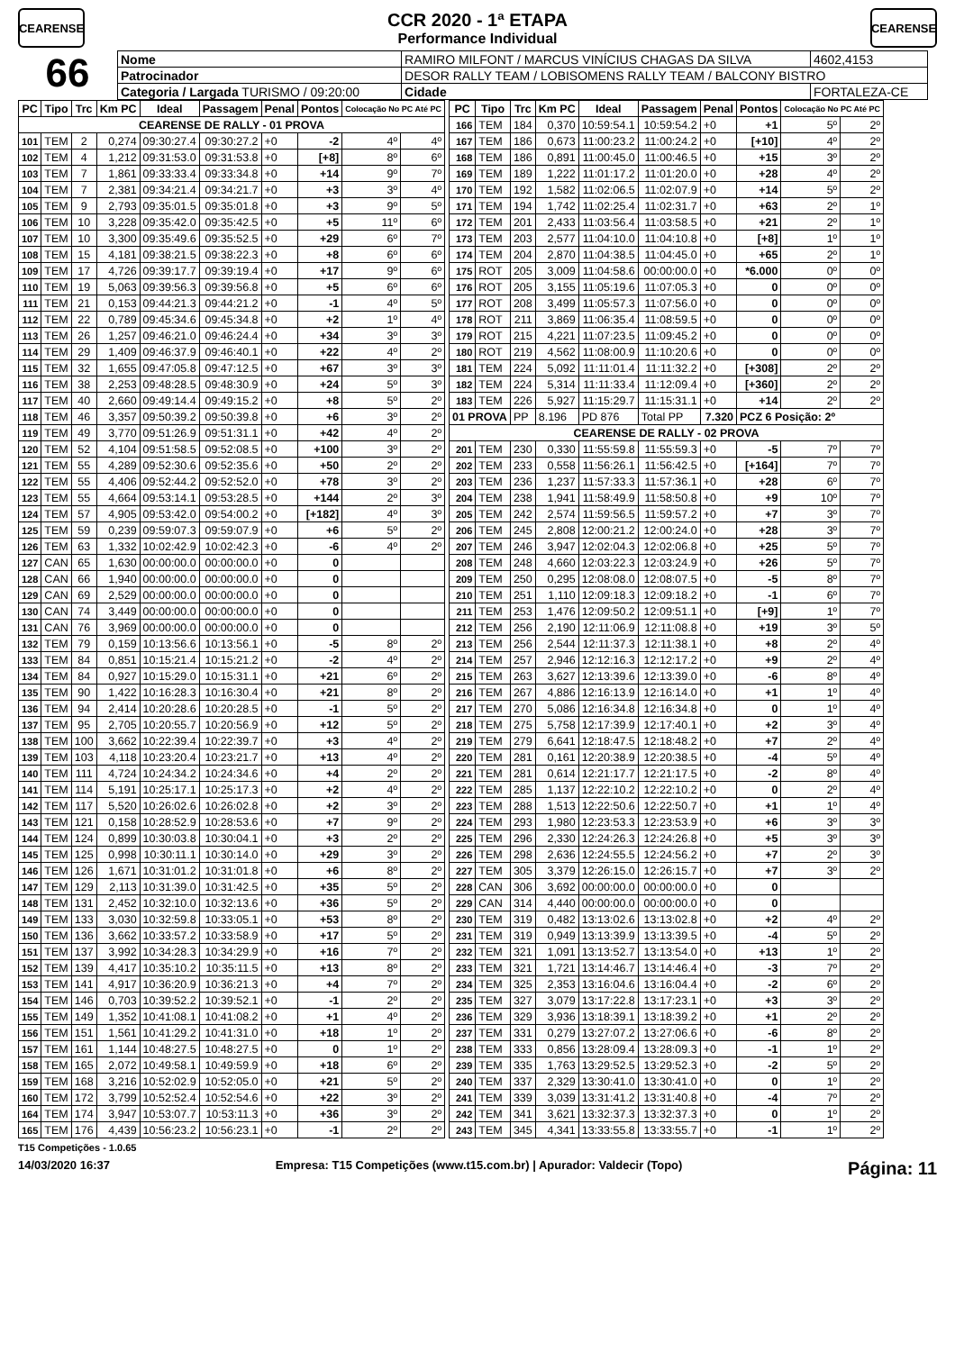CEARENSE
CCR 2020 - 1ª ETAPA
Performance Individual
CEARENSE
66
| Nome | RAMIRO MILFONT / MARCUS VINÍCIUS CHAGAS DA SILVA | | | 4602,4153 |
| Patrocinador | DESOR RALLY TEAM / LOBISOMENS RALLY TEAM / BALCONY BISTRO | | | |
| Categoria / Largada TURISMO / 09:20:00 | | Cidade | FORTALEZA-CE | |
| PC | Tipo | Trc | Km PC | Ideal | Passagem | Penal | Pontos | Colocação No PC Até PC | |
| --- | --- | --- | --- | --- | --- | --- | --- | --- | --- |
| CEARENSE DE RALLY - 01 PROVA | | | | | | | | | |
| 101 | TEM | 2 | 0,274 | 09:30:27.4 | 09:30:27.2 | +0 | -2 | 4º | 4º |
| 102 | TEM | 4 | 1,212 | 09:31:53.0 | 09:31:53.8 | +0 | [+8] | 8º | 6º |
| 103 | TEM | 7 | 1,861 | 09:33:33.4 | 09:33:34.8 | +0 | +14 | 9º | 7º |
| 104 | TEM | 7 | 2,381 | 09:34:21.4 | 09:34:21.7 | +0 | +3 | 3º | 4º |
| 105 | TEM | 9 | 2,793 | 09:35:01.5 | 09:35:01.8 | +0 | +3 | 9º | 5º |
| 106 | TEM | 10 | 3,228 | 09:35:42.0 | 09:35:42.5 | +0 | +5 | 11º | 6º |
| 107 | TEM | 10 | 3,300 | 09:35:49.6 | 09:35:52.5 | +0 | +29 | 6º | 7º |
| 108 | TEM | 15 | 4,181 | 09:38:21.5 | 09:38:22.3 | +0 | +8 | 6º | 6º |
| 109 | TEM | 17 | 4,726 | 09:39:17.7 | 09:39:19.4 | +0 | +17 | 9º | 6º |
| 110 | TEM | 19 | 5,063 | 09:39:56.3 | 09:39:56.8 | +0 | +5 | 6º | 6º |
| 111 | TEM | 21 | 0,153 | 09:44:21.3 | 09:44:21.2 | +0 | -1 | 4º | 5º |
| 112 | TEM | 22 | 0,789 | 09:45:34.6 | 09:45:34.8 | +0 | +2 | 1º | 4º |
| 113 | TEM | 26 | 1,257 | 09:46:21.0 | 09:46:24.4 | +0 | +34 | 3º | 3º |
| 114 | TEM | 29 | 1,409 | 09:46:37.9 | 09:46:40.1 | +0 | +22 | 4º | 2º |
| 115 | TEM | 32 | 1,655 | 09:47:05.8 | 09:47:12.5 | +0 | +67 | 3º | 3º |
| 116 | TEM | 38 | 2,253 | 09:48:28.5 | 09:48:30.9 | +0 | +24 | 5º | 3º |
| 117 | TEM | 40 | 2,660 | 09:49:14.4 | 09:49:15.2 | +0 | +8 | 5º | 2º |
| 118 | TEM | 46 | 3,357 | 09:50:39.2 | 09:50:39.8 | +0 | +6 | 3º | 2º |
| 119 | TEM | 49 | 3,770 | 09:51:26.9 | 09:51:31.1 | +0 | +42 | 4º | 2º |
| 120 | TEM | 52 | 4,104 | 09:51:58.5 | 09:52:08.5 | +0 | +100 | 3º | 2º |
| 121 | TEM | 55 | 4,289 | 09:52:30.6 | 09:52:35.6 | +0 | +50 | 2º | 2º |
| 122 | TEM | 55 | 4,406 | 09:52:44.2 | 09:52:52.0 | +0 | +78 | 3º | 2º |
| 123 | TEM | 55 | 4,664 | 09:53:14.1 | 09:53:28.5 | +0 | +144 | 2º | 3º |
| 124 | TEM | 57 | 4,905 | 09:53:42.0 | 09:54:00.2 | +0 | [+182] | 4º | 3º |
| 125 | TEM | 59 | 0,239 | 09:59:07.3 | 09:59:07.9 | +0 | +6 | 5º | 2º |
| 126 | TEM | 63 | 1,332 | 10:02:42.9 | 10:02:42.3 | +0 | -6 | 4º | 2º |
| 127 | CAN | 65 | 1,630 | 00:00:00.0 | 00:00:00.0 | +0 | 0 | | |
| 128 | CAN | 66 | 1,940 | 00:00:00.0 | 00:00:00.0 | +0 | 0 | | |
| 129 | CAN | 69 | 2,529 | 00:00:00.0 | 00:00:00.0 | +0 | 0 | | |
| 130 | CAN | 74 | 3,449 | 00:00:00.0 | 00:00:00.0 | +0 | 0 | | |
| 131 | CAN | 76 | 3,969 | 00:00:00.0 | 00:00:00.0 | +0 | 0 | | |
| 132 | TEM | 79 | 0,159 | 10:13:56.6 | 10:13:56.1 | +0 | -5 | 8º | 2º |
| 133 | TEM | 84 | 0,851 | 10:15:21.4 | 10:15:21.2 | +0 | -2 | 4º | 2º |
| 134 | TEM | 84 | 0,927 | 10:15:29.0 | 10:15:31.1 | +0 | +21 | 6º | 2º |
| 135 | TEM | 90 | 1,422 | 10:16:28.3 | 10:16:30.4 | +0 | +21 | 8º | 2º |
| 136 | TEM | 94 | 2,414 | 10:20:28.6 | 10:20:28.5 | +0 | -1 | 5º | 2º |
| 137 | TEM | 95 | 2,705 | 10:20:55.7 | 10:20:56.9 | +0 | +12 | 5º | 2º |
| 138 | TEM | 100 | 3,662 | 10:22:39.4 | 10:22:39.7 | +0 | +3 | 4º | 2º |
| 139 | TEM | 103 | 4,118 | 10:23:20.4 | 10:23:21.7 | +0 | +13 | 4º | 2º |
| 140 | TEM | 111 | 4,724 | 10:24:34.2 | 10:24:34.6 | +0 | +4 | 2º | 2º |
| 141 | TEM | 114 | 5,191 | 10:25:17.1 | 10:25:17.3 | +0 | +2 | 4º | 2º |
| 142 | TEM | 117 | 5,520 | 10:26:02.6 | 10:26:02.8 | +0 | +2 | 3º | 2º |
| 143 | TEM | 121 | 0,158 | 10:28:52.9 | 10:28:53.6 | +0 | +7 | 9º | 2º |
| 144 | TEM | 124 | 0,899 | 10:30:03.8 | 10:30:04.1 | +0 | +3 | 2º | 2º |
| 145 | TEM | 125 | 0,998 | 10:30:11.1 | 10:30:14.0 | +0 | +29 | 3º | 2º |
| 146 | TEM | 126 | 1,671 | 10:31:01.2 | 10:31:01.8 | +0 | +6 | 8º | 2º |
| 147 | TEM | 129 | 2,113 | 10:31:39.0 | 10:31:42.5 | +0 | +35 | 5º | 2º |
| 148 | TEM | 131 | 2,452 | 10:32:10.0 | 10:32:13.6 | +0 | +36 | 5º | 2º |
| 149 | TEM | 133 | 3,030 | 10:32:59.8 | 10:33:05.1 | +0 | +53 | 8º | 2º |
| 150 | TEM | 136 | 3,662 | 10:33:57.2 | 10:33:58.9 | +0 | +17 | 5º | 2º |
| 151 | TEM | 137 | 3,992 | 10:34:28.3 | 10:34:29.9 | +0 | +16 | 7º | 2º |
| 152 | TEM | 139 | 4,417 | 10:35:10.2 | 10:35:11.5 | +0 | +13 | 8º | 2º |
| 153 | TEM | 141 | 4,917 | 10:36:20.9 | 10:36:21.3 | +0 | +4 | 7º | 2º |
| 154 | TEM | 146 | 0,703 | 10:39:52.2 | 10:39:52.1 | +0 | -1 | 2º | 2º |
| 155 | TEM | 149 | 1,352 | 10:41:08.1 | 10:41:08.2 | +0 | +1 | 4º | 2º |
| 156 | TEM | 151 | 1,561 | 10:41:29.2 | 10:41:31.0 | +0 | +18 | 1º | 2º |
| 157 | TEM | 161 | 1,144 | 10:48:27.5 | 10:48:27.5 | +0 | 0 | 1º | 2º |
| 158 | TEM | 165 | 2,072 | 10:49:58.1 | 10:49:59.9 | +0 | +18 | 6º | 2º |
| 159 | TEM | 168 | 3,216 | 10:52:02.9 | 10:52:05.0 | +0 | +21 | 5º | 2º |
| 160 | TEM | 172 | 3,799 | 10:52:52.4 | 10:52:54.6 | +0 | +22 | 3º | 2º |
| 164 | TEM | 174 | 3,947 | 10:53:07.7 | 10:53:11.3 | +0 | +36 | 3º | 2º |
| 165 | TEM | 176 | 4,439 | 10:56:23.2 | 10:56:23.1 | +0 | -1 | 2º | 2º |
| PC | Tipo | Trc | Km PC | Ideal | Passagem | Penal | Pontos | Colocação No PC Até PC | |
| --- | --- | --- | --- | --- | --- | --- | --- | --- | --- |
| 166 | TEM | 184 | 0,370 | 10:59:54.1 | 10:59:54.2 | +0 | +1 | 5º | 2º |
| 167 | TEM | 186 | 0,673 | 11:00:23.2 | 11:00:24.2 | +0 | [+10] | 4º | 2º |
| 168 | TEM | 186 | 0,891 | 11:00:45.0 | 11:00:46.5 | +0 | +15 | 3º | 2º |
| 169 | TEM | 189 | 1,222 | 11:01:17.2 | 11:01:20.0 | +0 | +28 | 4º | 2º |
| 170 | TEM | 192 | 1,582 | 11:02:06.5 | 11:02:07.9 | +0 | +14 | 5º | 2º |
| 171 | TEM | 194 | 1,742 | 11:02:25.4 | 11:02:31.7 | +0 | +63 | 2º | 1º |
| 172 | TEM | 201 | 2,433 | 11:03:56.4 | 11:03:58.5 | +0 | +21 | 2º | 1º |
| 173 | TEM | 203 | 2,577 | 11:04:10.0 | 11:04:10.8 | +0 | [+8] | 1º | 1º |
| 174 | TEM | 204 | 2,870 | 11:04:38.5 | 11:04:45.0 | +0 | +65 | 2º | 1º |
| 175 | ROT | 205 | 3,009 | 11:04:58.6 | 00:00:00.0 | +0 | *6.000 | 0º | 0º |
| 176 | ROT | 205 | 3,155 | 11:05:19.6 | 11:07:05.3 | +0 | 0 | 0º | 0º |
| 177 | ROT | 208 | 3,499 | 11:05:57.3 | 11:07:56.0 | +0 | 0 | 0º | 0º |
| 178 | ROT | 211 | 3,869 | 11:06:35.4 | 11:08:59.5 | +0 | 0 | 0º | 0º |
| 179 | ROT | 215 | 4,221 | 11:07:23.5 | 11:09:45.2 | +0 | 0 | 0º | 0º |
| 180 | ROT | 219 | 4,562 | 11:08:00.9 | 11:10:20.6 | +0 | 0 | 0º | 0º |
| 181 | TEM | 224 | 5,092 | 11:11:01.4 | 11:11:32.2 | +0 | [+308] | 2º | 2º |
| 182 | TEM | 224 | 5,314 | 11:11:33.4 | 11:12:09.4 | +0 | [+360] | 2º | 2º |
| 183 | TEM | 226 | 5,927 | 11:15:29.7 | 11:15:31.1 | +0 | +14 | 2º | 2º |
| 01 PROVA | | PP | 8.196 | PD 876 | Total PP | 7.320 | PCZ 6 Posição: 2º | | |
| CEARENSE DE RALLY - 02 PROVA | | | | | | | | | |
| 201 | TEM | 230 | 0,330 | 11:55:59.8 | 11:55:59.3 | +0 | -5 | 7º | 7º |
| 202 | TEM | 233 | 0,558 | 11:56:26.1 | 11:56:42.5 | +0 | [+164] | 7º | 7º |
| 203 | TEM | 236 | 1,237 | 11:57:33.3 | 11:57:36.1 | +0 | +28 | 6º | 7º |
| 204 | TEM | 238 | 1,941 | 11:58:49.9 | 11:58:50.8 | +0 | +9 | 10º | 7º |
| 205 | TEM | 242 | 2,574 | 11:59:56.5 | 11:59:57.2 | +0 | +7 | 3º | 7º |
| 206 | TEM | 245 | 2,808 | 12:00:21.2 | 12:00:24.0 | +0 | +28 | 3º | 7º |
| 207 | TEM | 246 | 3,947 | 12:02:04.3 | 12:02:06.8 | +0 | +25 | 5º | 7º |
| 208 | TEM | 248 | 4,660 | 12:03:22.3 | 12:03:24.9 | +0 | +26 | 5º | 7º |
| 209 | TEM | 250 | 0,295 | 12:08:08.0 | 12:08:07.5 | +0 | -5 | 8º | 7º |
| 210 | TEM | 251 | 1,110 | 12:09:18.3 | 12:09:18.2 | +0 | -1 | 6º | 7º |
| 211 | TEM | 253 | 1,476 | 12:09:50.2 | 12:09:51.1 | +0 | [+9] | 1º | 7º |
| 212 | TEM | 256 | 2,190 | 12:11:06.9 | 12:11:08.8 | +0 | +19 | 3º | 5º |
| 213 | TEM | 256 | 2,544 | 12:11:37.3 | 12:11:38.1 | +0 | +8 | 2º | 4º |
| 214 | TEM | 257 | 2,946 | 12:12:16.3 | 12:12:17.2 | +0 | +9 | 2º | 4º |
| 215 | TEM | 263 | 3,627 | 12:13:39.6 | 12:13:39.0 | +0 | -6 | 8º | 4º |
| 216 | TEM | 267 | 4,886 | 12:16:13.9 | 12:16:14.0 | +0 | +1 | 1º | 4º |
| 217 | TEM | 270 | 5,086 | 12:16:34.8 | 12:16:34.8 | +0 | 0 | 1º | 4º |
| 218 | TEM | 275 | 5,758 | 12:17:39.9 | 12:17:40.1 | +0 | +2 | 3º | 4º |
| 219 | TEM | 279 | 6,641 | 12:18:47.5 | 12:18:48.2 | +0 | +7 | 2º | 4º |
| 220 | TEM | 281 | 0,161 | 12:20:38.9 | 12:20:38.5 | +0 | -4 | 5º | 4º |
| 221 | TEM | 281 | 0,614 | 12:21:17.7 | 12:21:17.5 | +0 | -2 | 8º | 4º |
| 222 | TEM | 285 | 1,137 | 12:22:10.2 | 12:22:10.2 | +0 | 0 | 2º | 4º |
| 223 | TEM | 288 | 1,513 | 12:22:50.6 | 12:22:50.7 | +0 | +1 | 1º | 4º |
| 224 | TEM | 293 | 1,980 | 12:23:53.3 | 12:23:53.9 | +0 | +6 | 3º | 3º |
| 225 | TEM | 296 | 2,330 | 12:24:26.3 | 12:24:26.8 | +0 | +5 | 3º | 3º |
| 226 | TEM | 298 | 2,636 | 12:24:55.5 | 12:24:56.2 | +0 | +7 | 2º | 3º |
| 227 | TEM | 305 | 3,379 | 12:26:15.0 | 12:26:15.7 | +0 | +7 | 3º | 2º |
| 228 | CAN | 306 | 3,692 | 00:00:00.0 | 00:00:00.0 | +0 | 0 | | |
| 229 | CAN | 314 | 4,440 | 00:00:00.0 | 00:00:00.0 | +0 | 0 | | |
| 230 | TEM | 319 | 0,482 | 13:13:02.6 | 13:13:02.8 | +0 | +2 | 4º | 2º |
| 231 | TEM | 319 | 0,949 | 13:13:39.9 | 13:13:39.5 | +0 | -4 | 5º | 2º |
| 232 | TEM | 321 | 1,091 | 13:13:52.7 | 13:13:54.0 | +0 | +13 | 1º | 2º |
| 233 | TEM | 321 | 1,721 | 13:14:46.7 | 13:14:46.4 | +0 | -3 | 7º | 2º |
| 234 | TEM | 325 | 2,353 | 13:16:04.6 | 13:16:04.4 | +0 | -2 | 6º | 2º |
| 235 | TEM | 327 | 3,079 | 13:17:22.8 | 13:17:23.1 | +0 | +3 | 3º | 2º |
| 236 | TEM | 329 | 3,936 | 13:18:39.1 | 13:18:39.2 | +0 | +1 | 2º | 2º |
| 237 | TEM | 331 | 0,279 | 13:27:07.2 | 13:27:06.6 | +0 | -6 | 8º | 2º |
| 238 | TEM | 333 | 0,856 | 13:28:09.4 | 13:28:09.3 | +0 | -1 | 1º | 2º |
| 239 | TEM | 335 | 1,763 | 13:29:52.5 | 13:29:52.3 | +0 | -2 | 5º | 2º |
| 240 | TEM | 337 | 2,329 | 13:30:41.0 | 13:30:41.0 | +0 | 0 | 1º | 2º |
| 241 | TEM | 339 | 3,039 | 13:31:41.2 | 13:31:40.8 | +0 | -4 | 7º | 2º |
| 242 | TEM | 341 | 3,621 | 13:32:37.3 | 13:32:37.3 | +0 | 0 | 1º | 2º |
| 243 | TEM | 345 | 4,341 | 13:33:55.8 | 13:33:55.7 | +0 | -1 | 1º | 2º |
T15 Competições - 1.0.65
14/03/2020 16:37 Empresa: T15 Competições (www.t15.com.br) | Apurador: Valdecir (Topo) Página: 11